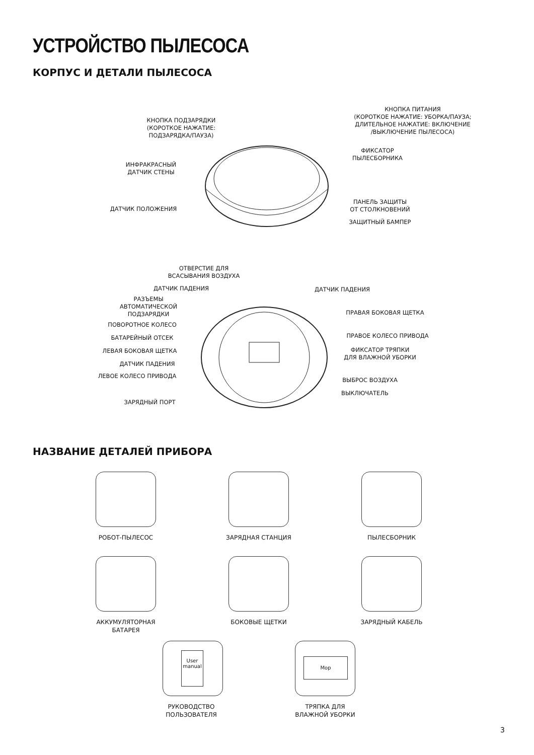УСТРОЙСТВО ПЫЛЕСОСА
КОРПУС И ДЕТАЛИ ПЫЛЕСОСА
КНОПКА ПИТАНИЯ
(КОРОТКОЕ НАЖАТИЕ: УБОРКА/ПАУЗА;
ДЛИТЕЛЬНОЕ НАЖАТИЕ: ВКЛЮЧЕНИЕ
/ВЫКЛЮЧЕНИЕ ПЫЛЕСОСА)
КНОПКА ПОДЗАРЯДКИ
(КОРОТКОЕ НАЖАТИЕ:
ПОДЗАРЯДКА/ПАУЗА)
ФИКСАТОР
ПЫЛЕСБОРНИКА
ИНФРАКРАСНЫЙ
ДАТЧИК СТЕНЫ
ПАНЕЛЬ ЗАЩИТЫ
ОТ СТОЛКНОВЕНИЙ
ДАТЧИК ПОЛОЖЕНИЯ
ЗАЩИТНЫЙ БАМПЕР
ОТВЕРСТИЕ ДЛЯ
ВСАСЫВАНИЯ ВОЗДУХА
ДАТЧИК ПАДЕНИЯ ДАТЧИК ПАДЕНИЯ
РАЗЪЕМЫ
АВТОМАТИЧЕСКОЙ
ПОДЗАРЯДКИ
ПРАВАЯ БОКОВАЯ ЩЕТКА
ПОВОРОТНОЕ КОЛЕСО
БАТАРЕЙНЫЙ ОТСЕК ПРАВОЕ КОЛЕСО ПРИВОДА
ЛЕВАЯ БОКОВАЯ ЩЕТКА
ФИКСАТОР ТРЯПКИ
ДЛЯ ВЛАЖНОЙ УБОРКИ
ДАТЧИК ПАДЕНИЯ
ЛЕВОЕ КОЛЕСО ПРИВОДА
ВЫБРОС ВОЗДУХА
ВЫКЛЮЧАТЕЛЬ
ЗАРЯДНЫЙ ПОРТ
НАЗВАНИЕ ДЕТАЛЕЙ ПРИБОРА
РОБОТ-ПЫЛЕСОС ЗАРЯДНАЯ СТАНЦИЯ ПЫЛЕСБОРНИК
АККУМУЛЯТОРНАЯ
БАТАРЕЯ
БОКОВЫЕ ЩЕТКИ ЗАРЯДНЫЙ КАБЕЛЬ
User
manual
РУКОВОДСТВО
ПОЛЬЗОВАТЕЛЯ
Mop
ТРЯПКА ДЛЯ
ВЛАЖНОЙ УБОРКИ
3